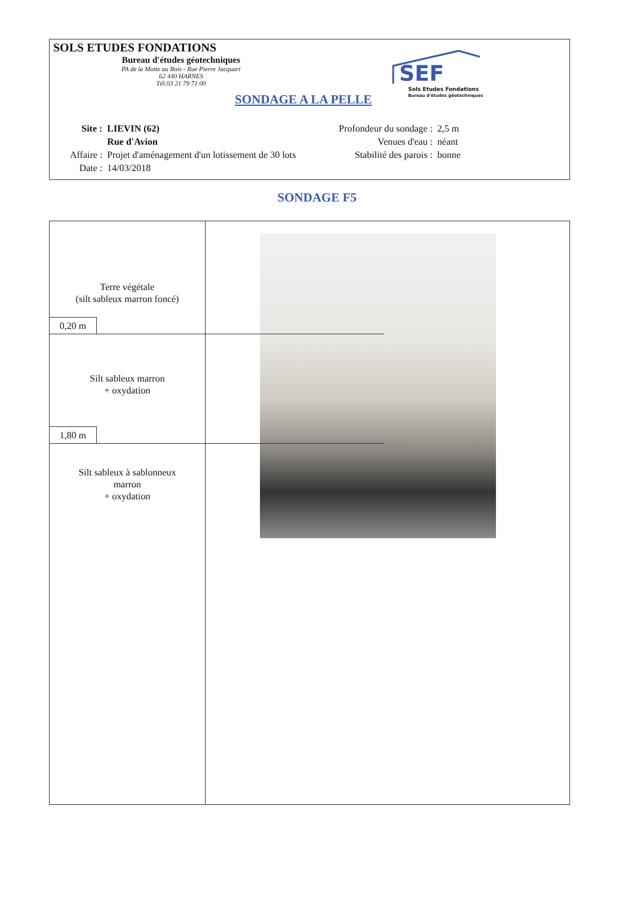SOLS ETUDES FONDATIONS
Bureau d'études géotechniques
PA de la Motte au Bois - Rue Pierre Jacquart
62 440 HARNES
Tél.03 21 79 71 00
SONDAGE A LA PELLE
SEF
Sols Etudes Fondations
Bureau d'études géotechniques
| Site : | LIEVIN (62) |
| | Rue d'Avion |
| Affaire : | Projet d'aménagement d'un lotissement de 30 lots |
| Date : | 14/03/2018 |
| Profondeur du sondage : | 2,5 m |
| Venues d'eau : | néant |
| Stabilité des parois : | bonne |
SONDAGE F5
Terre végétale
(silt sableux marron foncé)
0,20 m
Silt sableux marron
+ oxydation
1,80 m
Silt sableux à sablonneux
marron
+ oxydation